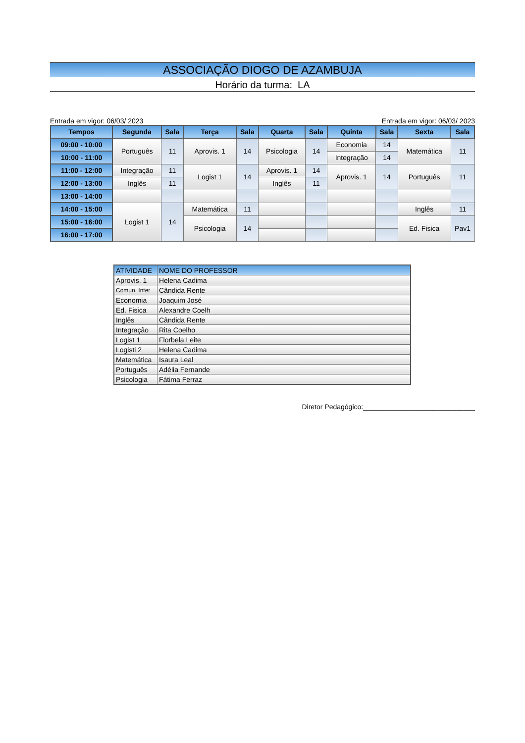ASSOCIAÇÃO DIOGO DE AZAMBUJA
Horário da turma: LA
Entrada em vigor: 06/03/ 2023 Entrada em vigor: 06/03/ 2023
| Tempos | Segunda | Sala | Terça | Sala | Quarta | Sala | Quinta | Sala | Sexta | Sala |
| --- | --- | --- | --- | --- | --- | --- | --- | --- | --- | --- |
| 09:00 - 10:00 | Português | 11 | Aprovis. 1 | 14 | Psicologia | 14 | Economia | 14 | Matemática | 11 |
| 10:00 - 11:00 | | | | | | | Integração | 14 | | |
| 11:00 - 12:00 | Integração | 11 | Logist 1 | 14 | Aprovis. 1 | 14 | Aprovis. 1 | 14 | Português | 11 |
| 12:00 - 13:00 | Inglês | 11 | | | Inglês | 11 | | | | |
| 13:00 - 14:00 | | | | | | | | | | |
| 14:00 - 15:00 | Logist 1 | 14 | Matemática | 11 | | | | | Inglês | 11 |
| 15:00 - 16:00 | | | Psicologia | 14 | | | | | Ed. Fisica | Pav1 |
| 16:00 - 17:00 | | | | | | | | | | |
| ATIVIDADE | NOME DO PROFESSOR |
| Aprovis. 1 | Helena Cadima |
| Comun. Inter | Cândida Rente |
| Economia | Joaquim José |
| Ed. Fisica | Alexandre Coelh |
| Inglês | Cândida Rente |
| Integração | Rita Coelho |
| Logist 1 | Florbela Leite |
| Logisti 2 | Helena Cadima |
| Matemática | Isaura Leal |
| Português | Adélia Fernande |
| Psicologia | Fátima Ferraz |
Diretor Pedagógico:_____________________________